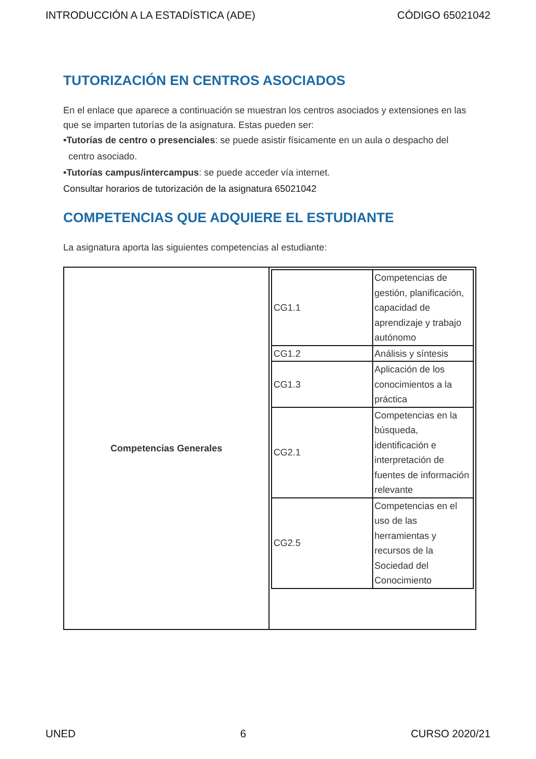INTRODUCCIÓN A LA ESTADÍSTICA (ADE) CÓDIGO 65021042
TUTORIZACIÓN EN CENTROS ASOCIADOS
En el enlace que aparece a continuación se muestran los centros asociados y extensiones en las que se imparten tutorías de la asignatura. Estas pueden ser:
•Tutorías de centro o presenciales: se puede asistir físicamente en un aula o despacho del
centro asociado.
•Tutorías campus/intercampus: se puede acceder vía internet.
Consultar horarios de tutorización de la asignatura 65021042
COMPETENCIAS QUE ADQUIERE EL ESTUDIANTE
La asignatura aporta las siguientes competencias al estudiante:
| Competencias Generales | / CG1.1 / Competencias de gestión, planificación, capacidad de aprendizaje y trabajo autónomo / / CG1.2 / Análisis y síntesis / / CG1.3 / Aplicación de los conocimientos a la práctica / / CG2.1 / Competencias en la búsqueda, identificación e interpretación de fuentes de información relevante / / CG2.5 / Competencias en el uso de las herramientas y recursos de la Sociedad del Conocimiento / |
UNED 6 CURSO 2020/21